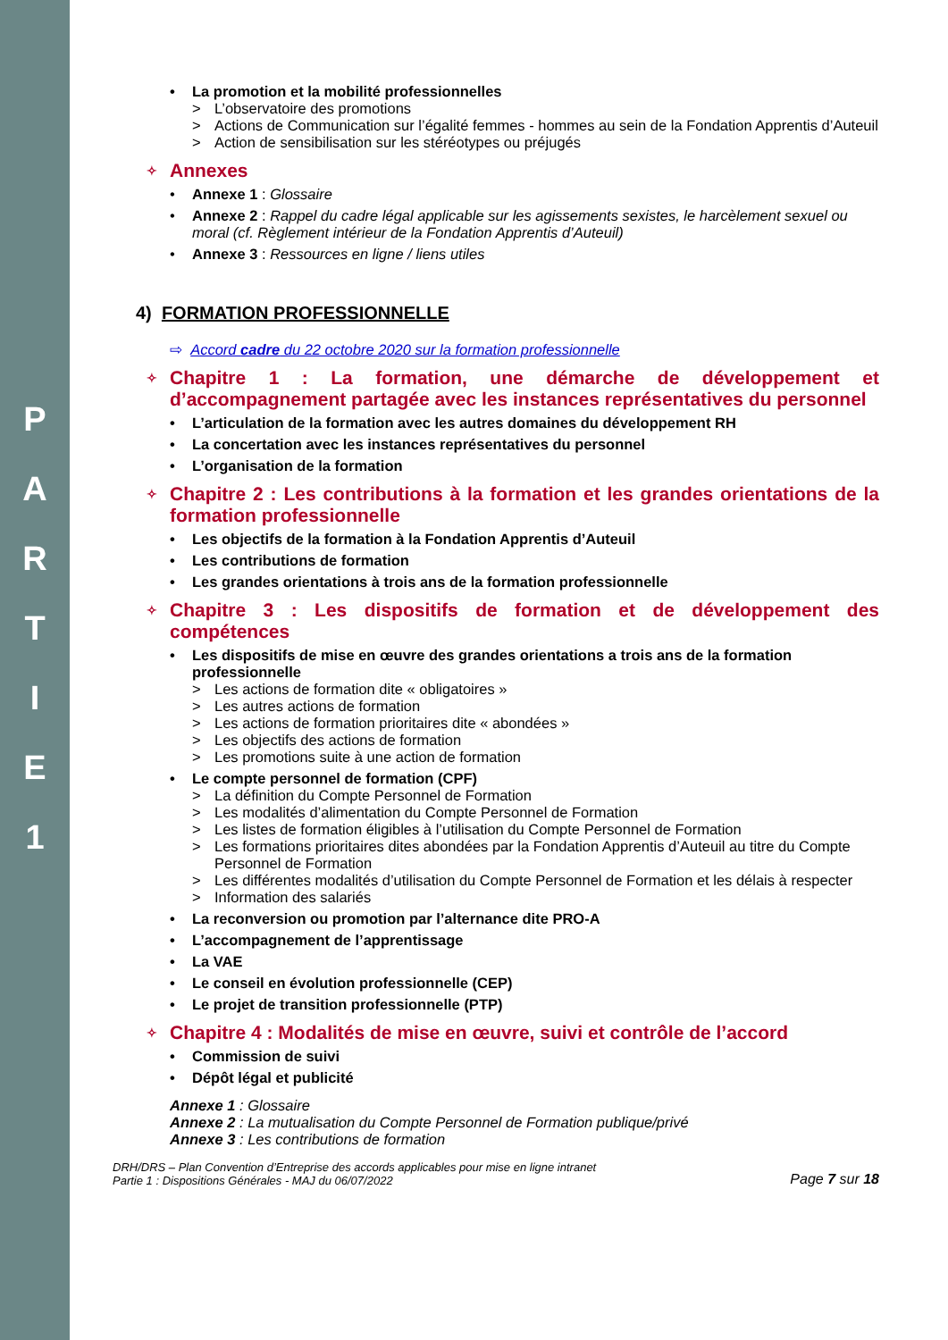P
A
R
T
I
E
1
La promotion et la mobilité professionnelles
L’observatoire des promotions
Actions de Communication sur l’égalité femmes - hommes au sein de la Fondation Apprentis d’Auteuil
Action de sensibilisation sur les stéréotypes ou préjugés
✧ Annexes
Annexe 1 : Glossaire
Annexe 2 : Rappel du cadre légal applicable sur les agissements sexistes, le harcèlement sexuel ou moral (cf. Règlement intérieur de la Fondation Apprentis d’Auteuil)
Annexe 3 : Ressources en ligne / liens utiles
4) FORMATION PROFESSIONNELLE
⇨ Accord cadre du 22 octobre 2020 sur la formation professionnelle
✧ Chapitre 1 : La formation, une démarche de développement et d’accompagnement partagée avec les instances représentatives du personnel
L’articulation de la formation avec les autres domaines du développement RH
La concertation avec les instances représentatives du personnel
L’organisation de la formation
✧ Chapitre 2 : Les contributions à la formation et les grandes orientations de la formation professionnelle
Les objectifs de la formation à la Fondation Apprentis d’Auteuil
Les contributions de formation
Les grandes orientations à trois ans de la formation professionnelle
✧ Chapitre 3 : Les dispositifs de formation et de développement des compétences
Les dispositifs de mise en œuvre des grandes orientations a trois ans de la formation professionnelle
Les actions de formation dite « obligatoires »
Les autres actions de formation
Les actions de formation prioritaires dite « abondées »
Les objectifs des actions de formation
Les promotions suite à une action de formation
Le compte personnel de formation (CPF)
La définition du Compte Personnel de Formation
Les modalités d’alimentation du Compte Personnel de Formation
Les listes de formation éligibles à l’utilisation du Compte Personnel de Formation
Les formations prioritaires dites abondées par la Fondation Apprentis d’Auteuil au titre du Compte Personnel de Formation
Les différentes modalités d’utilisation du Compte Personnel de Formation et les délais à respecter
Information des salariés
La reconversion ou promotion par l’alternance dite PRO-A
L’accompagnement de l’apprentissage
La VAE
Le conseil en évolution professionnelle (CEP)
Le projet de transition professionnelle (PTP)
✧ Chapitre 4 : Modalités de mise en œuvre, suivi et contrôle de l’accord
Commission de suivi
Dépôt légal et publicité
Annexe 1 : Glossaire
Annexe 2 : La mutualisation du Compte Personnel de Formation publique/privé
Annexe 3 : Les contributions de formation
DRH/DRS – Plan Convention d’Entreprise des accords applicables pour mise en ligne intranet
Partie 1 : Dispositions Générales - MAJ du 06/07/2022
Page 7 sur 18